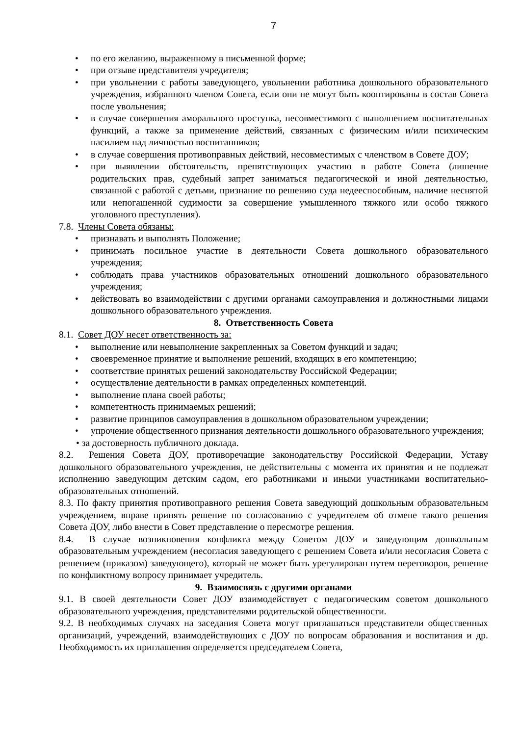7
• по его желанию, выраженному в письменной форме;
• при отзыве представителя учредителя;
• при увольнении с работы заведующего, увольнении работника дошкольного образовательного учреждения, избранного членом Совета, если они не могут быть кооптированы в состав Совета после увольнения;
• в случае совершения аморального проступка, несовместимого с выполнением воспитательных функций, а также за применение действий, связанных с физическим и/или психическим насилием над личностью воспитанников;
• в случае совершения противоправных действий, несовместимых с членством в Совете ДОУ;
• при выявлении обстоятельств, препятствующих участию в работе Совета (лишение родительских прав, судебный запрет заниматься педагогической и иной деятельностью, связанной с работой с детьми, признание по решению суда недееспособным, наличие неснятой или непогашенной судимости за совершение умышленного тяжкого или особо тяжкого уголовного преступления).
7.8. Члены Совета обязаны:
• признавать и выполнять Положение;
• принимать посильное участие в деятельности Совета дошкольного образовательного учреждения;
• соблюдать права участников образовательных отношений дошкольного образовательного учреждения;
• действовать во взаимодействии с другими органами самоуправления и должностными лицами дошкольного образовательного учреждения.
8. Ответственность Совета
8.1. Совет ДОУ несет ответственность за:
• выполнение или невыполнение закрепленных за Советом функций и задач;
• своевременное принятие и выполнение решений, входящих в его компетенцию;
• соответствие принятых решений законодательству Российской Федерации;
• осуществление деятельности в рамках определенных компетенций.
• выполнение плана своей работы;
• компетентность принимаемых решений;
• развитие принципов самоуправления в дошкольном образовательном учреждении;
• упрочение общественного признания деятельности дошкольного образовательного учреждения;
• за достоверность публичного доклада.
8.2. Решения Совета ДОУ, противоречащие законодательству Российской Федерации, Уставу дошкольного образовательного учреждения, не действительны с момента их принятия и не подлежат исполнению заведующим детским садом, его работниками и иными участниками воспитательно-образовательных отношений.
8.3. По факту принятия противоправного решения Совета заведующий дошкольным образовательным учреждением, вправе принять решение по согласованию с учредителем об отмене такого решения Совета ДОУ, либо внести в Совет представление о пересмотре решения.
8.4. В случае возникновения конфликта между Советом ДОУ и заведующим дошкольным образовательным учреждением (несогласия заведующего с решением Совета и/или несогласия Совета с решением (приказом) заведующего), который не может быть урегулирован путем переговоров, решение по конфликтному вопросу принимает учредитель.
9. Взаимосвязь с другими органами
9.1. В своей деятельности Совет ДОУ взаимодействует с педагогическим советом дошкольного образовательного учреждения, представителями родительской общественности.
9.2. В необходимых случаях на заседания Совета могут приглашаться представители общественных организаций, учреждений, взаимодействующих с ДОУ по вопросам образования и воспитания и др. Необходимость их приглашения определяется председателем Совета,